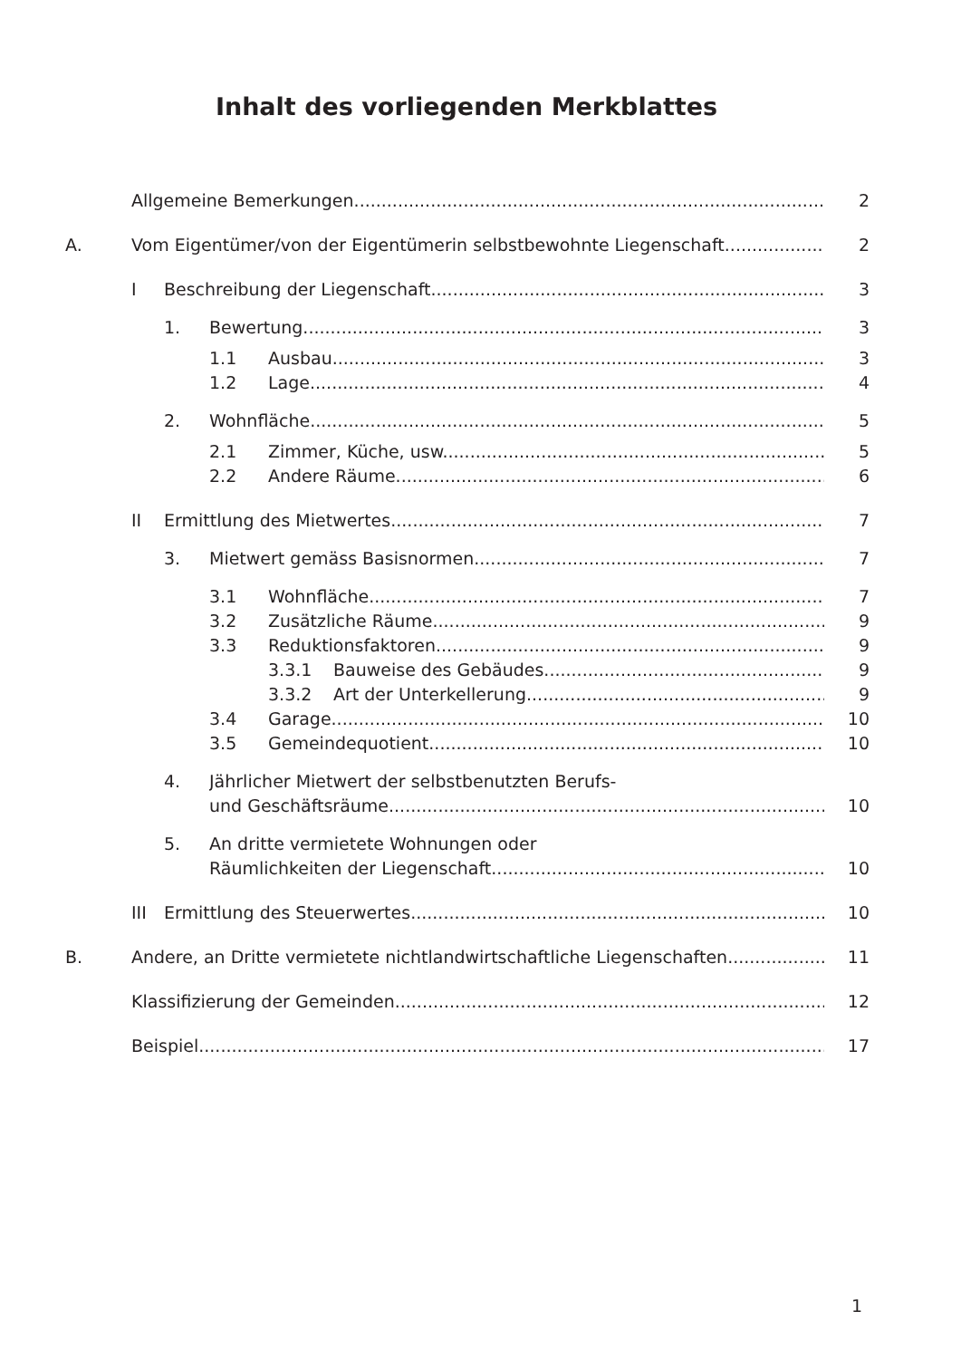Inhalt des vorliegenden Merkblattes
Allgemeine Bemerkungen 2
A. Vom Eigentümer/von der Eigentümerin selbstbewohnte Liegenschaft 2
I Beschreibung der Liegenschaft 3
1. Bewertung 3
1.1 Ausbau 3
1.2 Lage 4
2. Wohnfläche 5
2.1 Zimmer, Küche, usw. 5
2.2 Andere Räume 6
II Ermittlung des Mietwertes 7
3. Mietwert gemäss Basisnormen 7
3.1 Wohnfläche 7
3.2 Zusätzliche Räume 9
3.3 Reduktionsfaktoren 9
3.3.1 Bauweise des Gebäudes 9
3.3.2 Art der Unterkellerung 9
3.4 Garage 10
3.5 Gemeindequotient 10
4. Jährlicher Mietwert der selbstbenutzten Berufs-
und Geschäftsräume 10
5. An dritte vermietete Wohnungen oder
Räumlichkeiten der Liegenschaft 10
III Ermittlung des Steuerwertes 10
B. Andere, an Dritte vermietete nichtlandwirtschaftliche Liegenschaften 11
Klassifizierung der Gemeinden 12
Beispiel 17
1